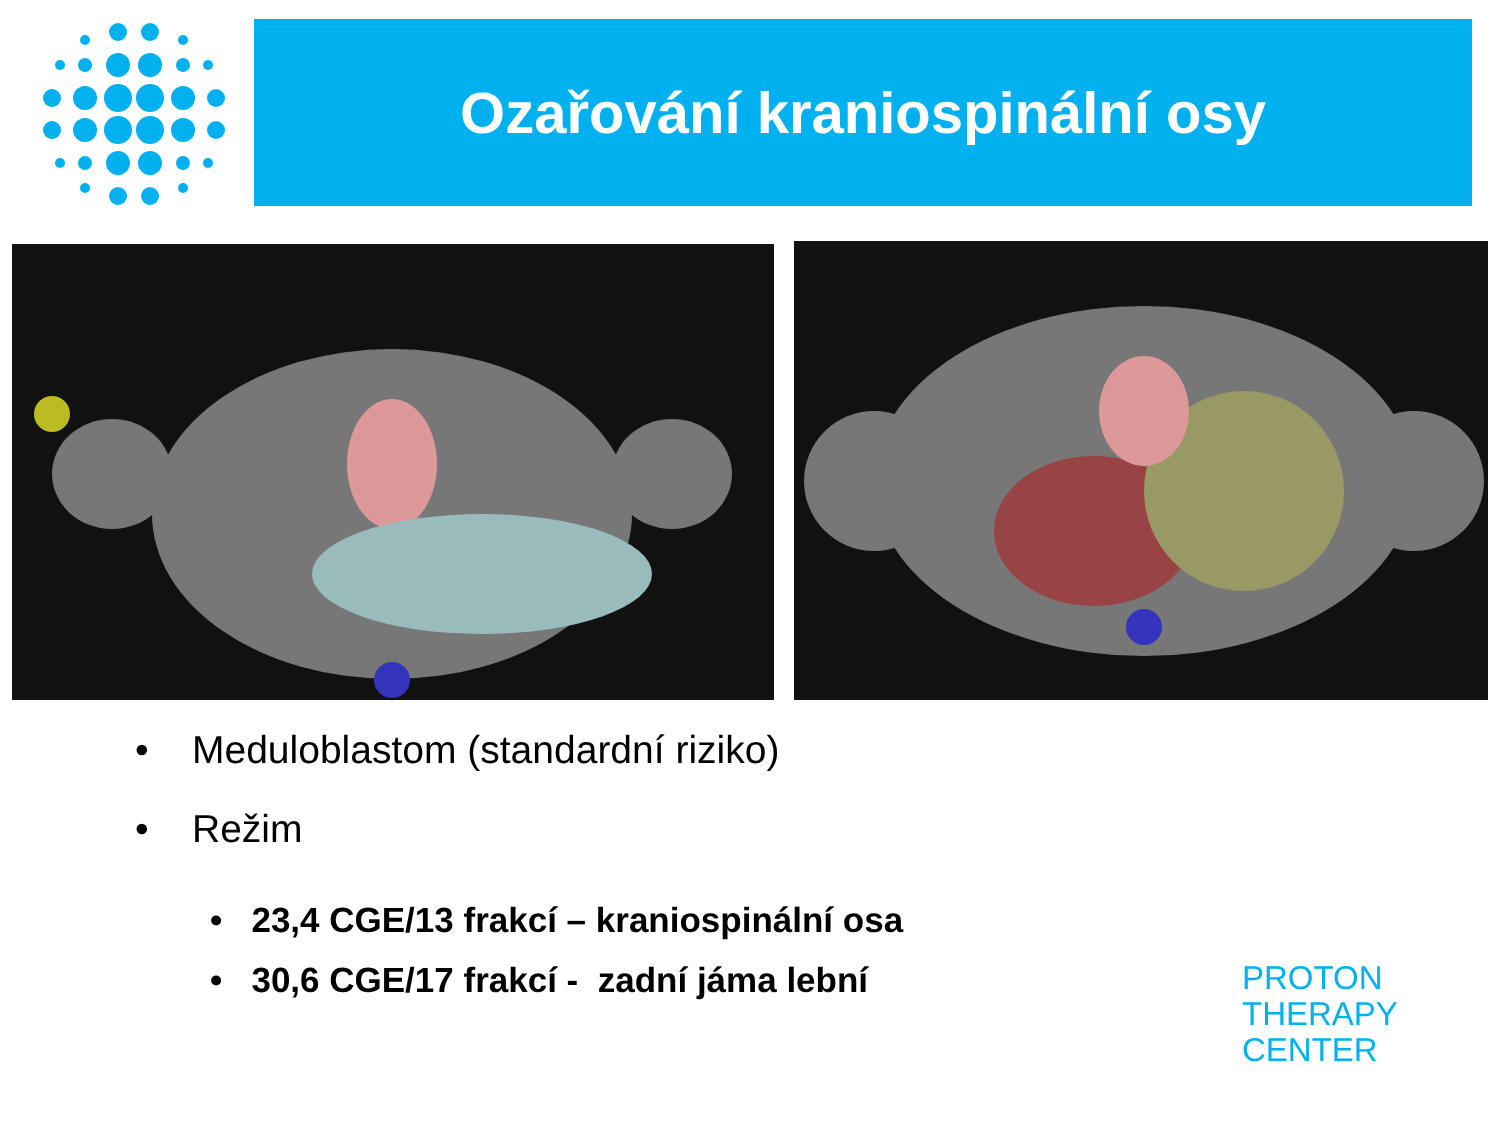Ozařování kraniospinální osy
• Meduloblastom (standardní riziko)
• Režim
• 23,4 CGE/13 frakcí – kraniospinální osa
• 30,6 CGE/17 frakcí - zadní jáma lební
PROTON
THERAPY
CENTER